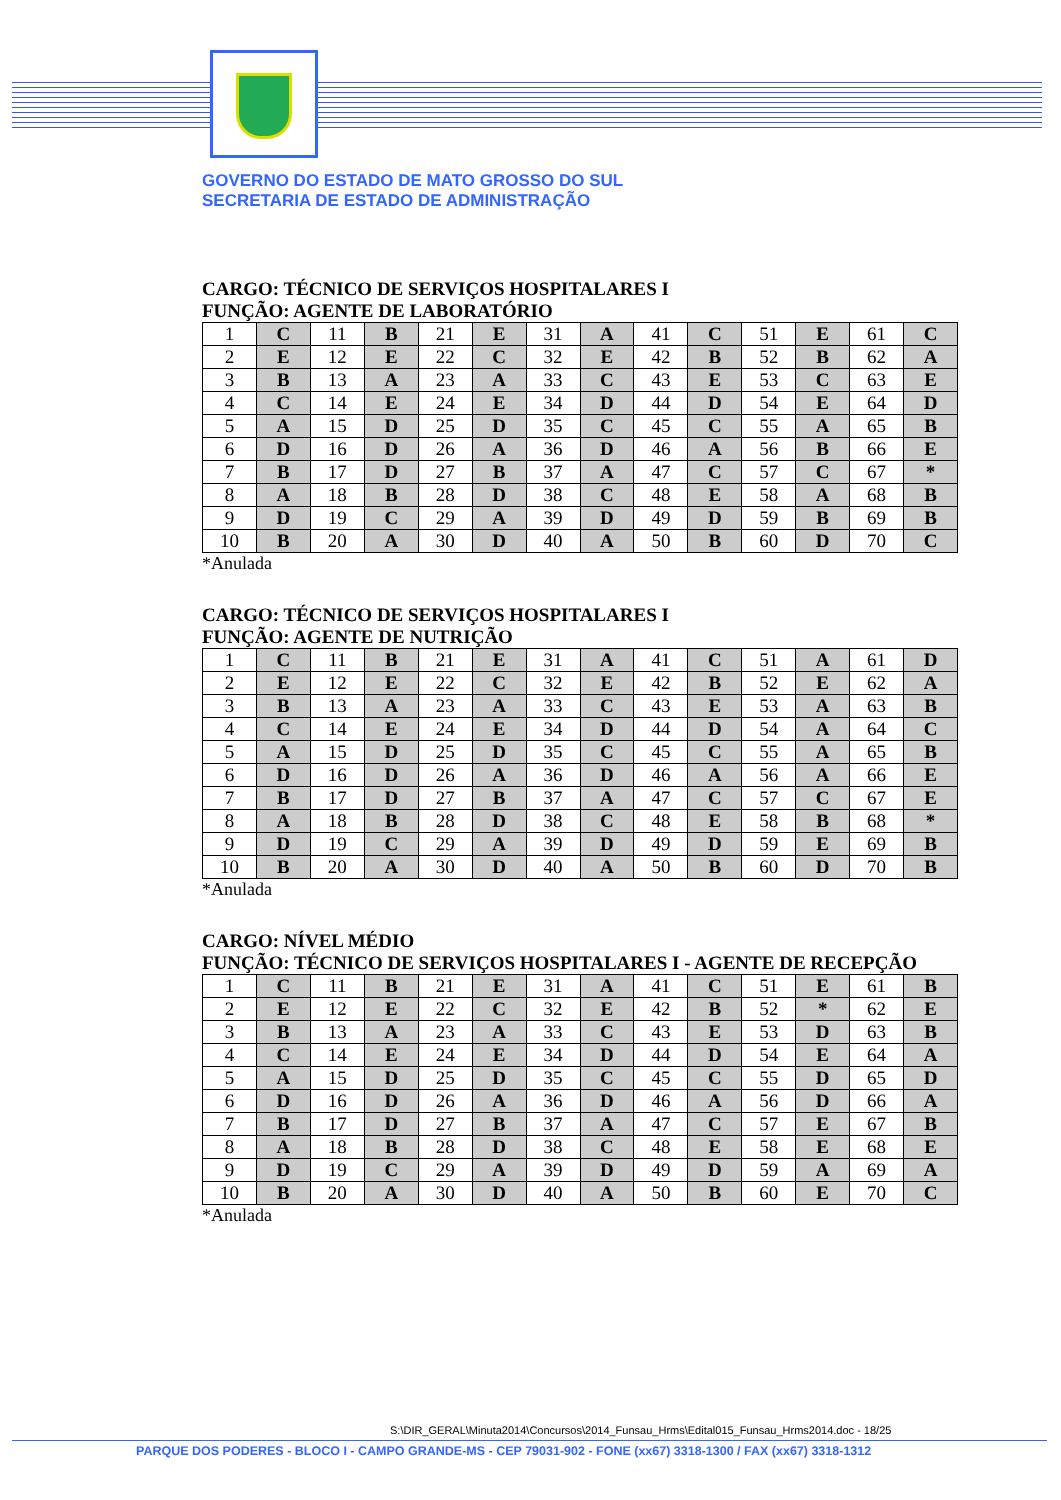GOVERNO DO ESTADO DE MATO GROSSO DO SUL
SECRETARIA DE ESTADO DE ADMINISTRAÇÃO
CARGO: TÉCNICO DE SERVIÇOS HOSPITALARES I
FUNÇÃO: AGENTE DE LABORATÓRIO
| 1 | C | 11 | B | 21 | E | 31 | A | 41 | C | 51 | E | 61 | C |
| 2 | E | 12 | E | 22 | C | 32 | E | 42 | B | 52 | B | 62 | A |
| 3 | B | 13 | A | 23 | A | 33 | C | 43 | E | 53 | C | 63 | E |
| 4 | C | 14 | E | 24 | E | 34 | D | 44 | D | 54 | E | 64 | D |
| 5 | A | 15 | D | 25 | D | 35 | C | 45 | C | 55 | A | 65 | B |
| 6 | D | 16 | D | 26 | A | 36 | D | 46 | A | 56 | B | 66 | E |
| 7 | B | 17 | D | 27 | B | 37 | A | 47 | C | 57 | C | 67 | * |
| 8 | A | 18 | B | 28 | D | 38 | C | 48 | E | 58 | A | 68 | B |
| 9 | D | 19 | C | 29 | A | 39 | D | 49 | D | 59 | B | 69 | B |
| 10 | B | 20 | A | 30 | D | 40 | A | 50 | B | 60 | D | 70 | C |
*Anulada
CARGO: TÉCNICO DE SERVIÇOS HOSPITALARES I
FUNÇÃO: AGENTE DE NUTRIÇÃO
| 1 | C | 11 | B | 21 | E | 31 | A | 41 | C | 51 | A | 61 | D |
| 2 | E | 12 | E | 22 | C | 32 | E | 42 | B | 52 | E | 62 | A |
| 3 | B | 13 | A | 23 | A | 33 | C | 43 | E | 53 | A | 63 | B |
| 4 | C | 14 | E | 24 | E | 34 | D | 44 | D | 54 | A | 64 | C |
| 5 | A | 15 | D | 25 | D | 35 | C | 45 | C | 55 | A | 65 | B |
| 6 | D | 16 | D | 26 | A | 36 | D | 46 | A | 56 | A | 66 | E |
| 7 | B | 17 | D | 27 | B | 37 | A | 47 | C | 57 | C | 67 | E |
| 8 | A | 18 | B | 28 | D | 38 | C | 48 | E | 58 | B | 68 | * |
| 9 | D | 19 | C | 29 | A | 39 | D | 49 | D | 59 | E | 69 | B |
| 10 | B | 20 | A | 30 | D | 40 | A | 50 | B | 60 | D | 70 | B |
*Anulada
CARGO: NÍVEL MÉDIO
FUNÇÃO: TÉCNICO DE SERVIÇOS HOSPITALARES I - AGENTE DE RECEPÇÃO
| 1 | C | 11 | B | 21 | E | 31 | A | 41 | C | 51 | E | 61 | B |
| 2 | E | 12 | E | 22 | C | 32 | E | 42 | B | 52 | * | 62 | E |
| 3 | B | 13 | A | 23 | A | 33 | C | 43 | E | 53 | D | 63 | B |
| 4 | C | 14 | E | 24 | E | 34 | D | 44 | D | 54 | E | 64 | A |
| 5 | A | 15 | D | 25 | D | 35 | C | 45 | C | 55 | D | 65 | D |
| 6 | D | 16 | D | 26 | A | 36 | D | 46 | A | 56 | D | 66 | A |
| 7 | B | 17 | D | 27 | B | 37 | A | 47 | C | 57 | E | 67 | B |
| 8 | A | 18 | B | 28 | D | 38 | C | 48 | E | 58 | E | 68 | E |
| 9 | D | 19 | C | 29 | A | 39 | D | 49 | D | 59 | A | 69 | A |
| 10 | B | 20 | A | 30 | D | 40 | A | 50 | B | 60 | E | 70 | C |
*Anulada
S:\DIR_GERAL\Minuta2014\Concursos\2014_Funsau_Hrms\Edital015_Funsau_Hrms2014.doc - 18/25
PARQUE DOS PODERES - BLOCO I - CAMPO GRANDE-MS - CEP 79031-902 - FONE (xx67) 3318-1300 / FAX (xx67) 3318-1312